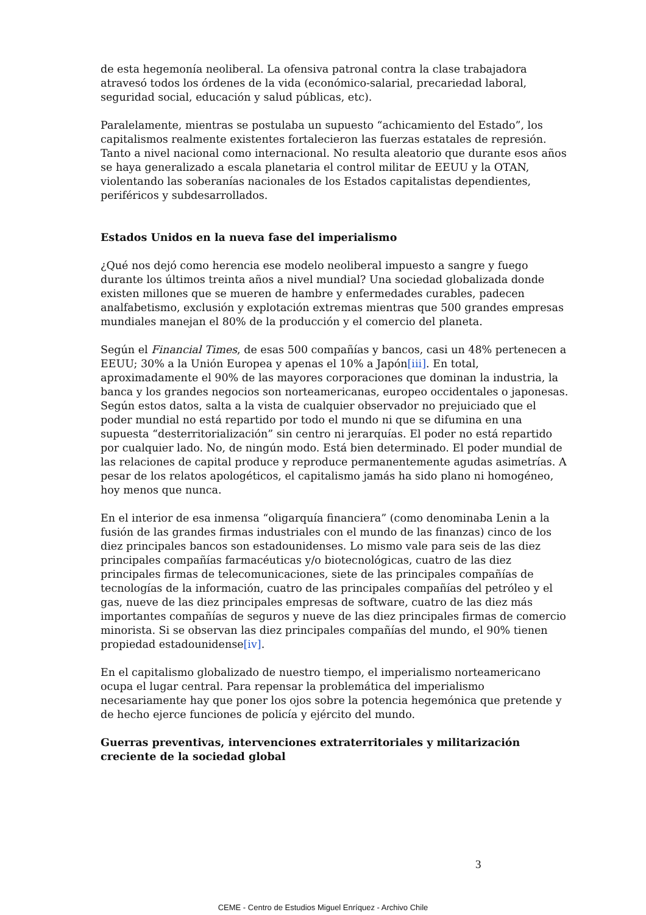de esta hegemonía neoliberal. La ofensiva patronal contra la clase trabajadora atravesó todos los órdenes de la vida (económico-salarial, precariedad laboral, seguridad social, educación y salud públicas, etc).
Paralelamente, mientras se postulaba un supuesto “achicamiento del Estado”, los capitalismos realmente existentes fortalecieron las fuerzas estatales de represión. Tanto a nivel nacional como internacional. No resulta aleatorio que durante esos años se haya generalizado a escala planetaria el control militar de EEUU y la OTAN, violentando las soberanías nacionales de los Estados capitalistas dependientes, periféricos y subdesarrollados.
Estados Unidos en la nueva fase del imperialismo
¿Qué nos dejó como herencia ese modelo neoliberal impuesto a sangre y fuego durante los últimos treinta años a nivel mundial? Una sociedad globalizada donde existen millones que se mueren de hambre y enfermedades curables, padecen analfabetismo, exclusión y explotación extremas mientras que 500 grandes empresas mundiales manejan el 80% de la producción y el comercio del planeta.
Según el Financial Times, de esas 500 compañías y bancos, casi un 48% pertenecen a EEUU; 30% a la Unión Europea y apenas el 10% a Japón[iii]. En total, aproximadamente el 90% de las mayores corporaciones que dominan la industria, la banca y los grandes negocios son norteamericanas, europeo occidentales o japonesas. Según estos datos, salta a la vista de cualquier observador no prejuiciado que el poder mundial no está repartido por todo el mundo ni que se difumina en una supuesta “desterritorialización” sin centro ni jerarquías. El poder no está repartido por cualquier lado. No, de ningún modo. Está bien determinado. El poder mundial de las relaciones de capital produce y reproduce permanentemente agudas asimetrías. A pesar de los relatos apologéticos, el capitalismo jamás ha sido plano ni homogéneo, hoy menos que nunca.
En el interior de esa inmensa “oligarquía financiera” (como denominaba Lenin a la fusión de las grandes firmas industriales con el mundo de las finanzas) cinco de los diez principales bancos son estadounidenses. Lo mismo vale para seis de las diez principales compañías farmacéuticas y/o biotecnológicas, cuatro de las diez principales firmas de telecomunicaciones, siete de las principales compañías de tecnologías de la información, cuatro de las principales compañías del petróleo y el gas, nueve de las diez principales empresas de software, cuatro de las diez más importantes compañías de seguros y nueve de las diez principales firmas de comercio minorista. Si se observan las diez principales compañías del mundo, el 90% tienen propiedad estadounidense[iv].
En el capitalismo globalizado de nuestro tiempo, el imperialismo norteamericano ocupa el lugar central. Para repensar la problemática del imperialismo necesariamente hay que poner los ojos sobre la potencia hegemónica que pretende y de hecho ejerce funciones de policía y ejército del mundo.
Guerras preventivas, intervenciones extraterritoriales y militarización creciente de la sociedad global
3
CEME - Centro de Estudios Miguel Enríquez - Archivo Chile